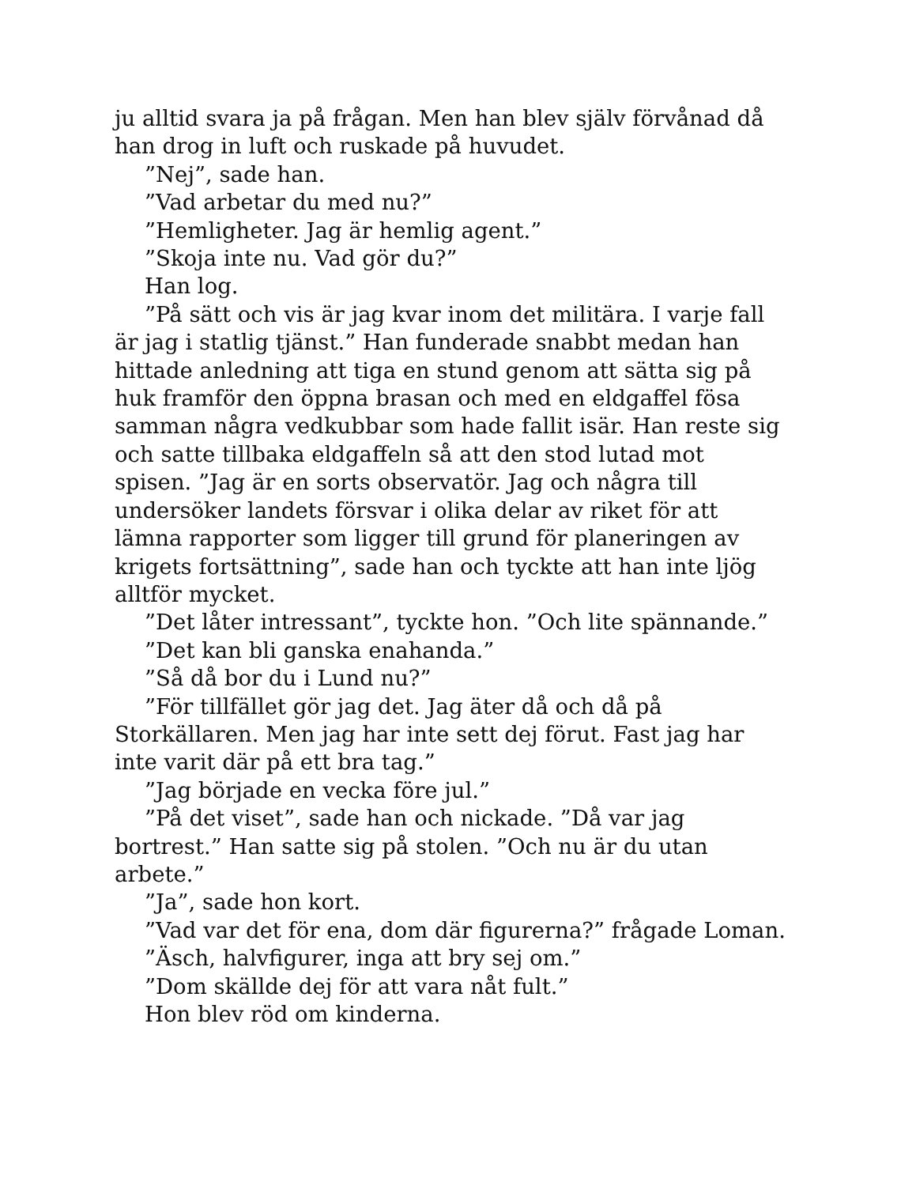ju alltid svara ja på frågan. Men han blev själv förvånad då han drog in luft och ruskade på huvudet.
”Nej”, sade han.
”Vad arbetar du med nu?”
”Hemligheter. Jag är hemlig agent.”
”Skoja inte nu. Vad gör du?”
Han log.
”På sätt och vis är jag kvar inom det militära. I varje fall är jag i statlig tjänst.” Han funderade snabbt medan han hittade anledning att tiga en stund genom att sätta sig på huk framför den öppna brasan och med en eldgaffel fösa samman några vedkubbar som hade fallit isär. Han reste sig och satte tillbaka eldgaffeln så att den stod lutad mot spisen. ”Jag är en sorts observatör. Jag och några till undersöker landets försvar i olika delar av riket för att lämna rapporter som ligger till grund för planeringen av krigets fortsättning”, sade han och tyckte att han inte ljög alltför mycket.
”Det låter intressant”, tyckte hon. ”Och lite spännande.”
”Det kan bli ganska enahanda.”
”Så då bor du i Lund nu?”
”För tillfället gör jag det. Jag äter då och då på Storkällaren. Men jag har inte sett dej förut. Fast jag har inte varit där på ett bra tag.”
”Jag började en vecka före jul.”
”På det viset”, sade han och nickade. ”Då var jag bortrest.” Han satte sig på stolen. ”Och nu är du utan arbete.”
”Ja”, sade hon kort.
”Vad var det för ena, dom där figurerna?” frågade Loman.
”Äsch, halvfigurer, inga att bry sej om.”
”Dom skällde dej för att vara nåt fult.”
Hon blev röd om kinderna.